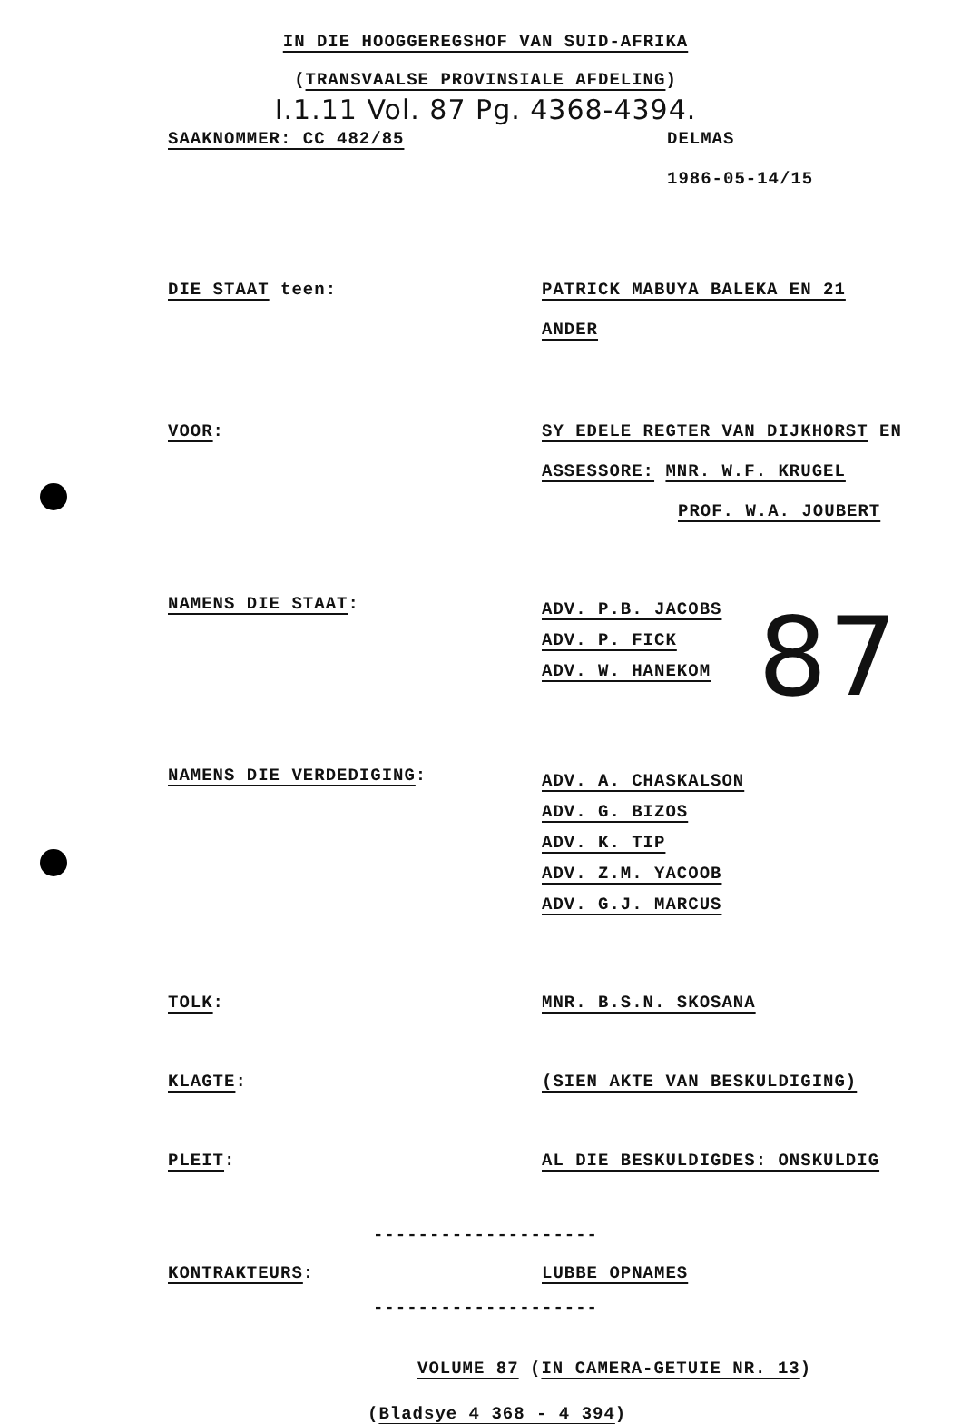IN DIE HOOGGEREGSHOF VAN SUID-AFRIKA
(TRANSVAALSE PROVINSIALE AFDELING)
I.1.11 Vol. 87 Pg. 4368-4394.
SAAKNOMMER: CC 482/85 DELMAS
1986-05-14/15
DIE STAAT teen: PATRICK MABUYA BALEKA EN 21
ANDER
VOOR: SY EDELE REGTER VAN DIJKHORST EN
ASSESSORE: MNR. W.F. KRUGEL
PROF. W.A. JOUBERT
NAMENS DIE STAAT:
ADV. P.B. JACOBS
ADV. P. FICK
ADV. W. HANEKOM
87
NAMENS DIE VERDEDIGING:
ADV. A. CHASKALSON
ADV. G. BIZOS
ADV. K. TIP
ADV. Z.M. YACOOB
ADV. G.J. MARCUS
TOLK: MNR. B.S.N. SKOSANA
KLAGTE: (SIEN AKTE VAN BESKULDIGING)
PLEIT: AL DIE BESKULDIGDES: ONSKULDIG
--------------------
KONTRAKTEURS: LUBBE OPNAMES
--------------------
VOLUME 87 (IN CAMERA-GETUIE NR. 13)
(Bladsye 4 368 - 4 394)